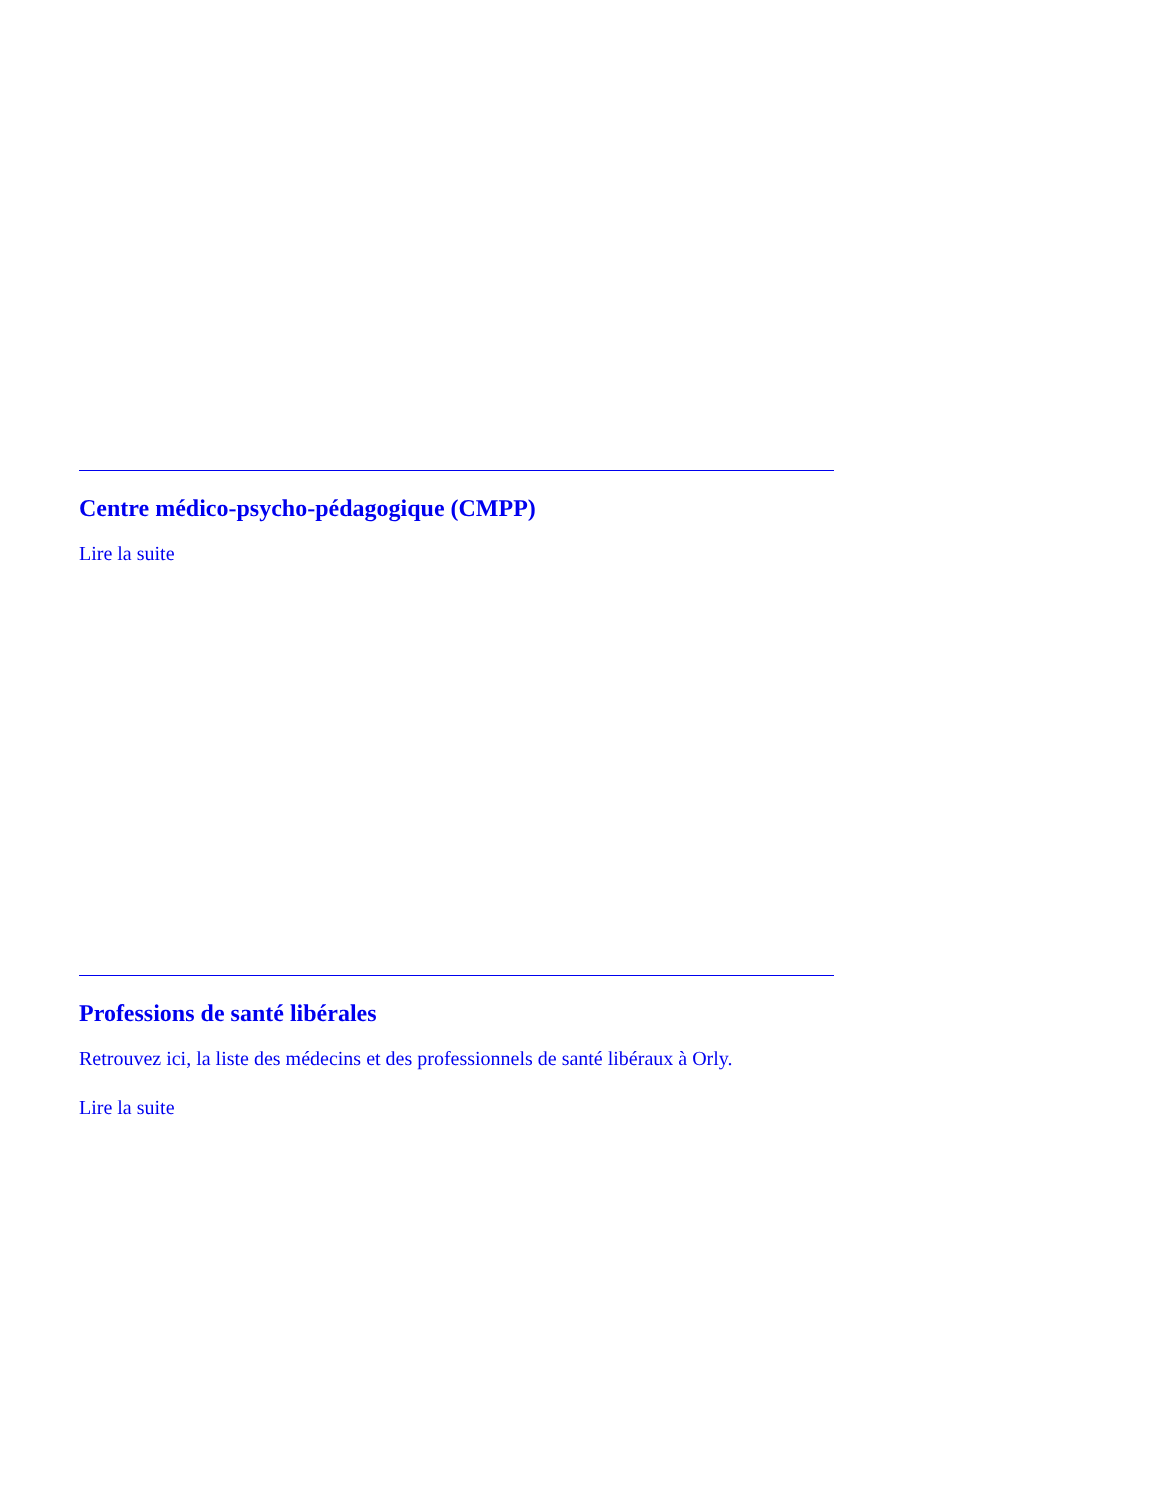Centre médico-psycho-pédagogique (CMPP)
Lire la suite
Professions de santé libérales
Retrouvez ici, la liste des médecins et des professionnels de santé libéraux à Orly.
Lire la suite